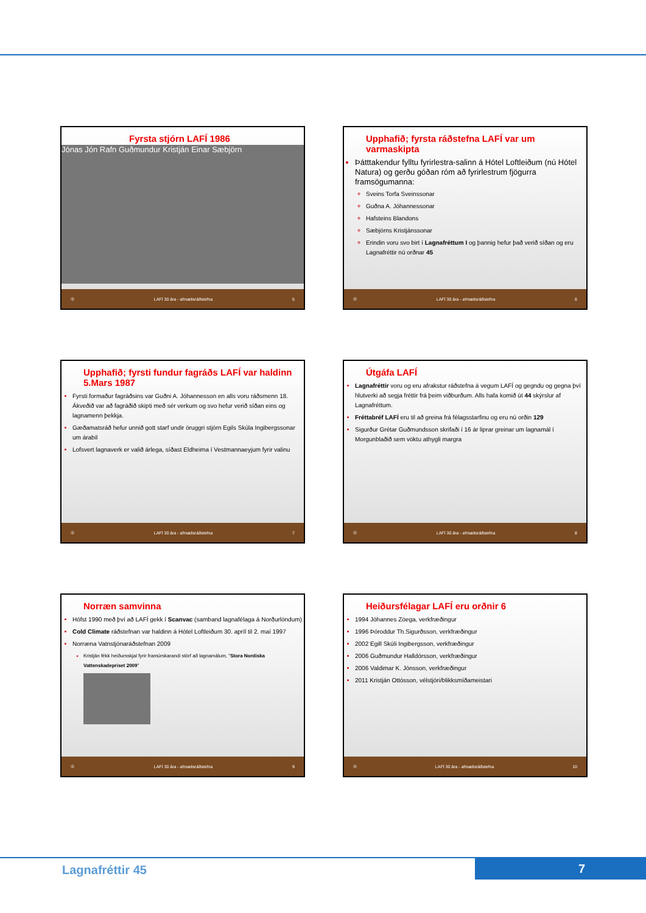Fyrsta stjórn LAFÍ 1986
Jónas Jón Rafn Guðmundur Kristján Einar Sæbjörn
◎ LAFÍ 30 ára - afmælisráðstefna 5
Upphafið; fyrsta ráðstefna LAFÍ var um varmaskipta
Þátttakendur fylltu fyrirlestra-salinn á Hótel Loftleiðum (nú Hótel Natura) og gerðu góðan róm að fyrirlestrum fjögurra framsögumanna:
Sveins Torfa Sveinssonar
Guðna A. Jóhannessonar
Hafsteins Blandons
Sæbjörns Kristjánssonar
Erindin voru svo birt í Lagnafréttum I og þannig hefur það verið síðan og eru Lagnafréttir nú orðnar 45
◎ LAFÍ 30 ára - afmælisráðstefna 6
Upphafið; fyrsti fundur fagráðs LAFÍ var haldinn 5.Mars 1987
Fyrsti formaður fagráðsins var Guðni A. Jóhannesson en alls voru ráðsmenn 18. Ákveðið var að fagráðið skipti með sér verkum og svo hefur verið síðan eins og lagnamenn þekkja.
Gæðamatsráð hefur unnið gott starf undir öruggri stjórn Egils Skúla Ingibergssonar um árabil
Lofsvert lagnaverk er valið árlega, síðast Eldheima í Vestmannaeyjum fyrir valinu
◎ LAFÍ 30 ára - afmælisráðstefna 7
Útgáfa LAFÍ
Lagnafréttir voru og eru afrakstur ráðstefna á vegum LAFÍ og gegndu og gegna því hlutverki að segja fréttir frá þeim viðburðum. Alls hafa komið út 44 skýrslur af Lagnafréttum.
Fréttabréf LAFÍ eru til að greina frá félagsstarfinu og eru nú orðin 129
Sigurður Grétar Guðmundsson skrifaði í 16 ár liprar greinar um lagnamál í Morgunblaðið sem vöktu athygli margra
◎ LAFÍ 30 ára - afmælisráðstefna 8
Norræn samvinna
Hófst 1990 með því að LAFÍ gekk í Scanvac (samband lagnafélaga á Norðurlöndum)
Cold Climate ráðstefnan var haldinn á Hótel Loftleiðum 30. apríl til 2. maí 1997
Norræna Vatnstjónaráðstefnan 2009
Kristján fékk heiðursskjal fyrir framúrskarandi störf að lagnamálum, "Stora Nordiska Vattenskadepriset 2009"
◎ LAFÍ 30 ára - afmælisráðstefna 9
Heiðursfélagar LAFÍ eru orðnir 6
1994 Jóhannes Zöega, verkfræðingur
1996 Þóroddur Th.Sigurðsson, verkfræðingur
2002 Egill Skúli Ingibergsson, verkfræðingur
2006 Guðmundur Halldórsson, verkfræðingur
2006 Valdimar K. Jónsson, verkfræðingur
2011 Kristján Ottósson, vélstjóri/blikksmíðameistari
◎ LAFÍ 30 ára - afmælisráðstefna 10
Lagnafréttir 45 7